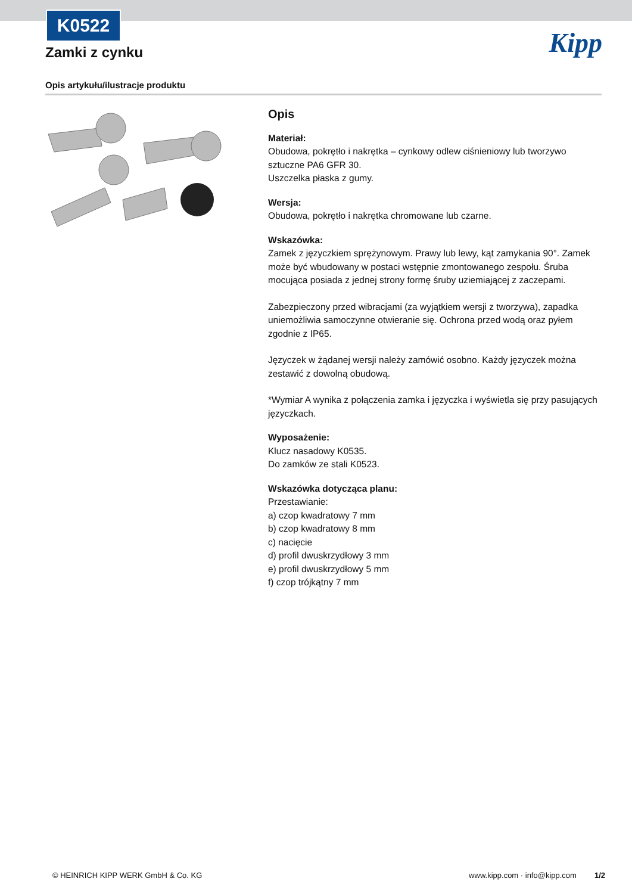K0522
Zamki z cynku Kipp
Opis artykułu/ilustracje produktu
Opis
Materiał:
Obudowa, pokrętło i nakrętka – cynkowy odlew ciśnieniowy lub tworzywo sztuczne PA6 GFR 30.
Uszczelka płaska z gumy.
Wersja:
Obudowa, pokrętło i nakrętka chromowane lub czarne.
Wskazówka:
Zamek z języczkiem sprężynowym. Prawy lub lewy, kąt zamykania 90°. Zamek może być wbudowany w postaci wstępnie zmontowanego zespołu. Śruba mocująca posiada z jednej strony formę śruby uziemiającej z zaczepami.
Zabezpieczony przed wibracjami (za wyjątkiem wersji z tworzywa), zapadka uniemożliwia samoczynne otwieranie się. Ochrona przed wodą oraz pyłem zgodnie z IP65.
Języczek w żądanej wersji należy zamówić osobno. Każdy języczek można zestawić z dowolną obudową.
*Wymiar A wynika z połączenia zamka i języczka i wyświetla się przy pasujących języczkach.
Wyposażenie:
Klucz nasadowy K0535.
Do zamków ze stali K0523.
Wskazówka dotycząca planu:
Przestawianie:
a) czop kwadratowy 7 mm
b) czop kwadratowy 8 mm
c) nacięcie
d) profil dwuskrzydłowy 3 mm
e) profil dwuskrzydłowy 5 mm
f) czop trójkątny 7 mm
© HEINRICH KIPP WERK GmbH & Co. KG www.kipp.com · info@kipp.com 1/2